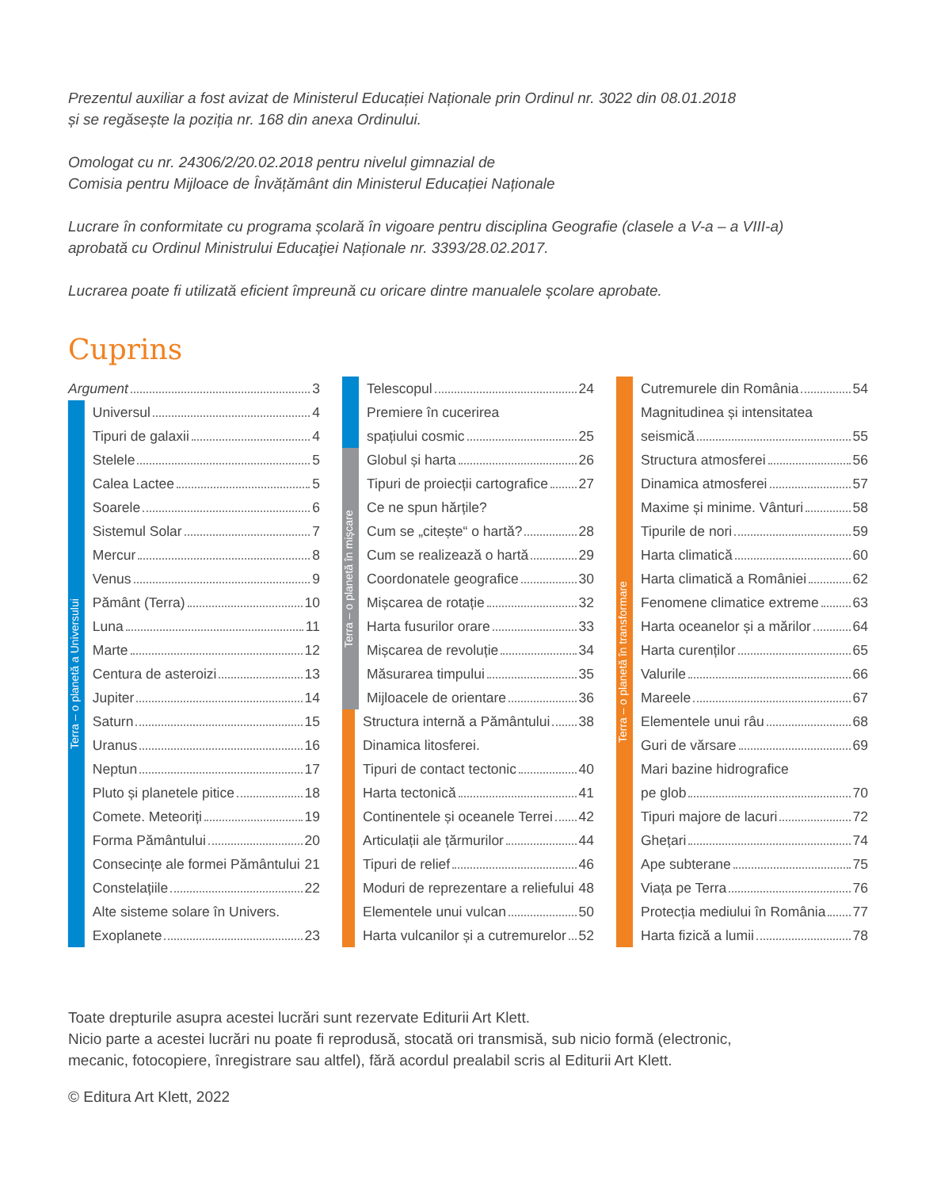Prezentul auxiliar a fost avizat de Ministerul Educației Naționale prin Ordinul nr. 3022 din 08.01.2018
și se regăsește la poziția nr. 168 din anexa Ordinului.
Omologat cu nr. 24306/2/20.02.2018 pentru nivelul gimnazial de
Comisia pentru Mijloace de Învățământ din Ministerul Educației Naționale
Lucrare în conformitate cu programa școlară în vigoare pentru disciplina Geografie (clasele a V-a – a VIII-a)
aprobată cu Ordinul Ministrului Educaţiei Naționale nr. 3393/28.02.2017.
Lucrarea poate fi utilizată eficient împreună cu oricare dintre manualele școlare aprobate.
Cuprins
Argument 3
Terra – o planetă a Universului
Universul 4
Tipuri de galaxii 4
Stelele 5
Calea Lactee 5
Soarele 6
Sistemul Solar 7
Mercur 8
Venus 9
Pământ (Terra) 10
Luna 11
Marte 12
Centura de asteroizi 13
Jupiter 14
Saturn 15
Uranus 16
Neptun 17
Pluto și planetele pitice 18
Comete. Meteoriți 19
Forma Pământului 20
Consecințe ale formei Pământului 21
Constelațiile 22
Alte sisteme solare în Univers.
Exoplanete 23
Telescopul 24
Premiere în cucerirea
spațiului cosmic 25
Terra – o planetă în mișcare
Globul și harta 26
Tipuri de proiecții cartografice 27
Ce ne spun hărțile?
Cum se „citește“ o hartă? 28
Cum se realizează o hartă 29
Coordonatele geografice 30
Mișcarea de rotație 32
Harta fusurilor orare 33
Mișcarea de revoluție 34
Măsurarea timpului 35
Mijloacele de orientare 36
Structura internă a Pământului 38
Dinamica litosferei.
Tipuri de contact tectonic 40
Harta tectonică 41
Continentele și oceanele Terrei 42
Articulații ale țărmurilor 44
Tipuri de relief 46
Moduri de reprezentare a reliefului 48
Elementele unui vulcan 50
Harta vulcanilor și a cutremurelor 52
Terra – o planetă în transformare
Cutremurele din România 54
Magnitudinea și intensitatea
seismică 55
Structura atmosferei 56
Dinamica atmosferei 57
Maxime și minime. Vânturi 58
Tipurile de nori 59
Harta climatică 60
Harta climatică a României 62
Fenomene climatice extreme 63
Harta oceanelor și a mărilor 64
Harta curenților 65
Valurile 66
Mareele 67
Elementele unui râu 68
Guri de vărsare 69
Mari bazine hidrografice
pe glob 70
Tipuri majore de lacuri 72
Ghețari 74
Ape subterane 75
Viața pe Terra 76
Protecția mediului în România 77
Harta fizică a lumii 78
Toate drepturile asupra acestei lucrări sunt rezervate Editurii Art Klett.
Nicio parte a acestei lucrări nu poate fi reprodusă, stocată ori transmisă, sub nicio formă (electronic,
mecanic, fotocopiere, înregistrare sau altfel), fără acordul prealabil scris al Editurii Art Klett.
© Editura Art Klett, 2022